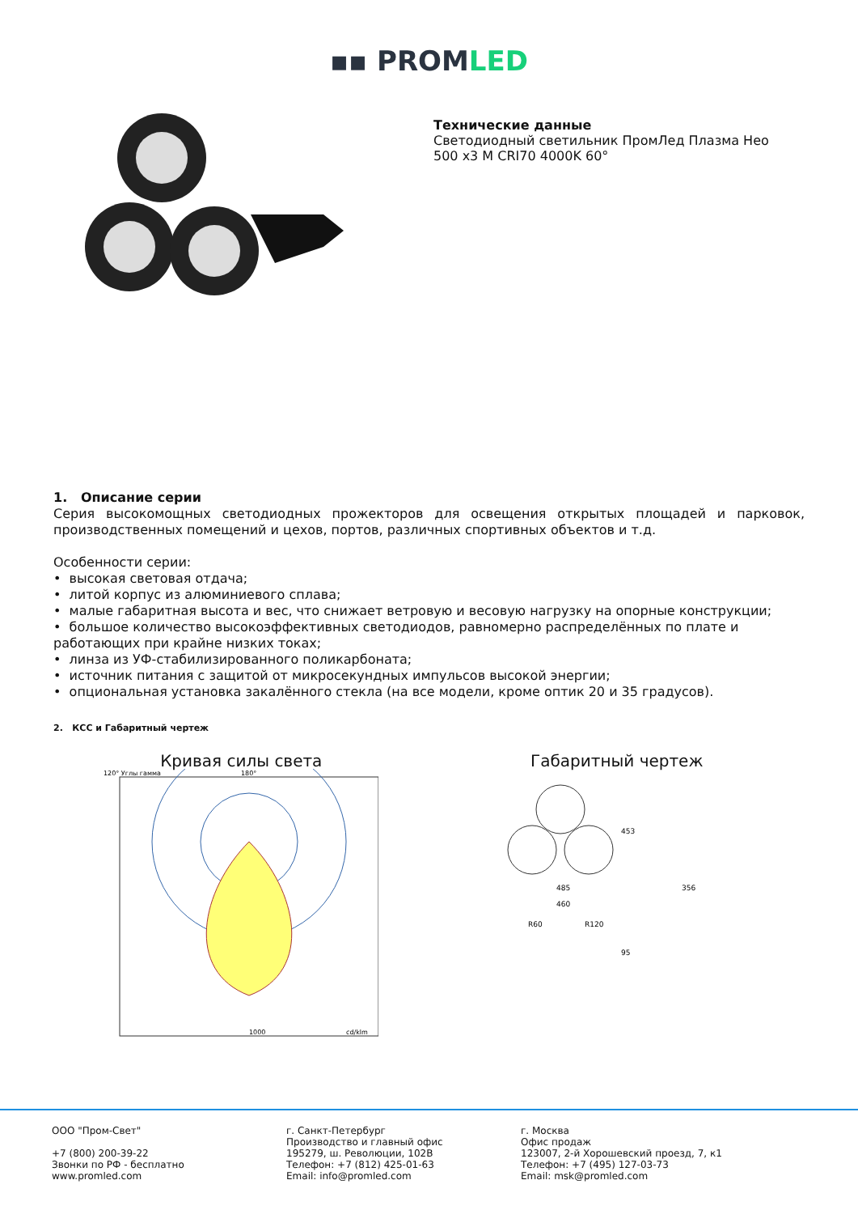▪▪ PROMLED
Технические данные
Светодиодный светильник ПромЛед Плазма Нео
500 x3 M CRI70 4000K 60°
1. Описание серии
Серия высокомощных светодиодных прожекторов для освещения открытых площадей и парковок, производственных помещений и цехов, портов, различных спортивных объектов и т.д.
Особенности серии:
• высокая световая отдача;
• литой корпус из алюминиевого сплава;
• малые габаритная высота и вес, что снижает ветровую и весовую нагрузку на опорные конструкции;
• большое количество высокоэффективных светодиодов, равномерно распределённых по плате и работающих при крайне низких токах;
• линза из УФ-стабилизированного поликарбоната;
• источник питания с защитой от микросекундных импульсов высокой энергии;
• опциональная установка закалённого стекла (на все модели, кроме оптик 20 и 35 градусов).
2. КСС и Габаритный чертеж
Кривая силы света
120° Углы гамма
180°
1000
cd/klm
Габаритный чертеж
485
453
356
460
R60
R120
95
ООО "Пром-Свет"
+7 (800) 200-39-22
Звонки по РФ - бесплатно
www.promled.com
г. Санкт-Петербург
Производство и главный офис
195279, ш. Революции, 102В
Телефон: +7 (812) 425-01-63
Email: info@promled.com
г. Москва
Офис продаж
123007, 2-й Хорошевский проезд, 7, к1
Телефон: +7 (495) 127-03-73
Email: msk@promled.com